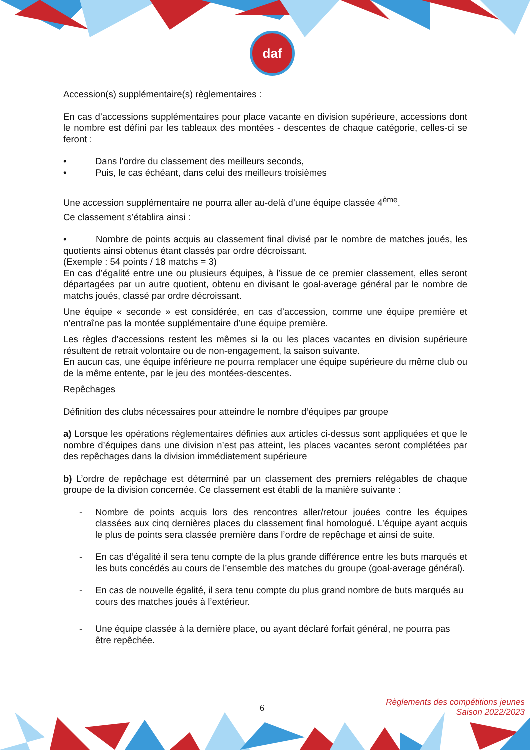daf
Accession(s) supplémentaire(s) règlementaires :
En cas d’accessions supplémentaires pour place vacante en division supérieure, accessions dont le nombre est défini par les tableaux des montées - descentes de chaque catégorie, celles-ci se feront :
• Dans l’ordre du classement des meilleurs seconds,
• Puis, le cas échéant, dans celui des meilleurs troisièmes
Une accession supplémentaire ne pourra aller au-delà d’une équipe classée 4<sup>ème</sup>.
Ce classement s’établira ainsi :
• Nombre de points acquis au classement final divisé par le nombre de matches joués, les quotients ainsi obtenus étant classés par ordre décroissant.
(Exemple : 54 points / 18 matchs = 3)
En cas d’égalité entre une ou plusieurs équipes, à l’issue de ce premier classement, elles seront départagées par un autre quotient, obtenu en divisant le goal-average général par le nombre de matchs joués, classé par ordre décroissant.
Une équipe « seconde » est considérée, en cas d’accession, comme une équipe première et n’entraîne pas la montée supplémentaire d’une équipe première.
Les règles d’accessions restent les mêmes si la ou les places vacantes en division supérieure résultent de retrait volontaire ou de non-engagement, la saison suivante.
En aucun cas, une équipe inférieure ne pourra remplacer une équipe supérieure du même club ou de la même entente, par le jeu des montées-descentes.
Repêchages
Définition des clubs nécessaires pour atteindre le nombre d’équipes par groupe
a) Lorsque les opérations règlementaires définies aux articles ci-dessus sont appliquées et que le nombre d’équipes dans une division n’est pas atteint, les places vacantes seront complétées par des repêchages dans la division immédiatement supérieure
b) L’ordre de repêchage est déterminé par un classement des premiers relégables de chaque groupe de la division concernée. Ce classement est établi de la manière suivante :
- Nombre de points acquis lors des rencontres aller/retour jouées contre les équipes classées aux cinq dernières places du classement final homologué. L’équipe ayant acquis le plus de points sera classée première dans l’ordre de repêchage et ainsi de suite.
- En cas d’égalité il sera tenu compte de la plus grande différence entre les buts marqués et les buts concédés au cours de l’ensemble des matches du groupe (goal-average général).
- En cas de nouvelle égalité, il sera tenu compte du plus grand nombre de buts marqués au cours des matches joués à l’extérieur.
- Une équipe classée à la dernière place, ou ayant déclaré forfait général, ne pourra pas être repêchée.
6
Règlements des compétitions jeunes
Saison 2022/2023